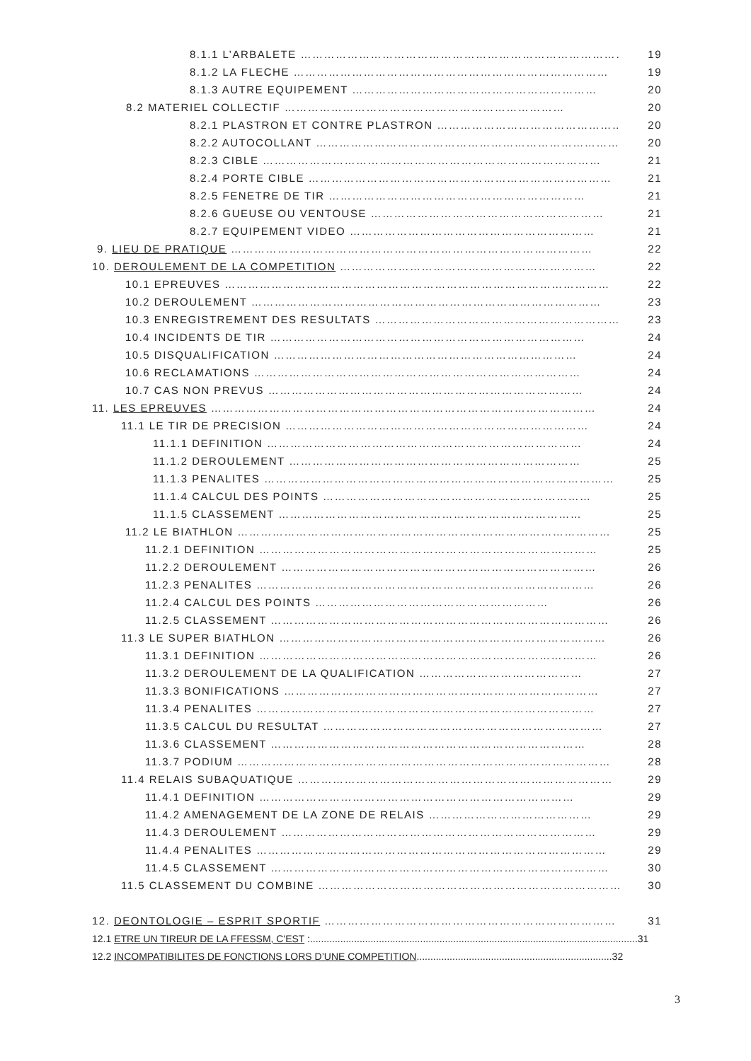8.1.1 L’ARBALETE …………………………………………………………………………… 19
8.1.2 LA FLECHE ……………………………………………………………………… 19
8.1.3 AUTRE EQUIPEMENT ……………………………………………………… 20
8.2 MATERIEL COLLECTIF ……………………………………………………………… 20
8.2.1 PLASTRON ET CONTRE PLASTRON ………………………………………… 20
8.2.2 AUTOCOLLANT …………………………………………………………………… 20
8.2.3 CIBLE …………………………………………………………………………… 21
8.2.4 PORTE CIBLE …………………………………………………………………… 21
8.2.5 FENETRE DE TIR ………………………………………………………… 21
8.2.6 GUEUSE OU VENTOUSE …………………………………………………… 21
8.2.7 EQUIPEMENT VIDEO ……………………………………………………… 21
9. LIEU DE PRATIQUE ………………………………………………………………………………… 22
10. DEROULEMENT DE LA COMPETITION ………………………………………………………… 22
10.1 EPREUVES ……………………………………………………………………………………… 22
10.2 DEROULEMENT ……………………………………………………………………………… 23
10.3 ENREGISTREMENT DES RESULTATS ……………………………………………………… 23
10.4 INCIDENTS DE TIR ……………………………………………………………………… 24
10.5 DISQUALIFICATION …………………………………………………………………… 24
10.6 RECLAMATIONS ………………………………………………………………………… 24
10.7 CAS NON PREVUS ……………………………………………………………………… 24
11. LES EPREUVES ……………………………………………………………………………………… 24
11.1 LE TIR DE PRECISION …………………………………………………………………… 24
11.1.1 DEFINITION ……………………………………………………………………… 24
11.1.2 DEROULEMENT ………………………………………………………………… 25
11.1.3 PENALITES ……………………………………………………………………………… 25
11.1.4 CALCUL DES POINTS …………………………………………………………… 25
11.1.5 CLASSEMENT …………………………………………………………………… 25
11.2 LE BIATHLON …………………………………………………………………………………… 25
11.2.1 DEFINITION …………………………………………………………………………… 25
11.2.2 DEROULEMENT ……………………………………………………………………… 26
11.2.3 PENALITES …………………………………………………………………………… 26
11.2.4 CALCUL DES POINTS …………………………………………………… 26
11.2.5 CLASSEMENT …………………………………………………………………………… 26
11.3 LE SUPER BIATHLON ………………………………………………………………………… 26
11.3.1 DEFINITION …………………………………………………………………………… 26
11.3.2 DEROULEMENT DE LA QUALIFICATION …………………………………… 27
11.3.3 BONIFICATIONS ……………………………………………………………………… 27
11.3.4 PENALITES …………………………………………………………………………… 27
11.3.5 CALCUL DU RESULTAT ……………………………………………………………… 27
11.3.6 CLASSEMENT ……………………………………………………………………… 28
11.3.7 PODIUM …………………………………………………………………………………… 28
11.4 RELAIS SUBAQUATIQUE ……………………………………………………………………… 29
11.4.1 DEFINITION ……………………………………………………………………… 29
11.4.2 AMENAGEMENT DE LA ZONE DE RELAIS …………………………………… 29
11.4.3 DEROULEMENT ……………………………………………………………………… 29
11.4.4 PENALITES ……………………………………………………………………………… 29
11.4.5 CLASSEMENT …………………………………………………………………………… 30
11.5 CLASSEMENT DU COMBINE …………………………………………………………………… 30
12. DEONTOLOGIE – ESPRIT SPORTIF ………………………………………………………………… 31
12.1 ETRE UN TIREUR DE LA FFESSM, C'EST :.......................................................................................................................31
12.2 INCOMPATIBILITES DE FONCTIONS LORS D’UNE COMPETITION.......................................................................32
3